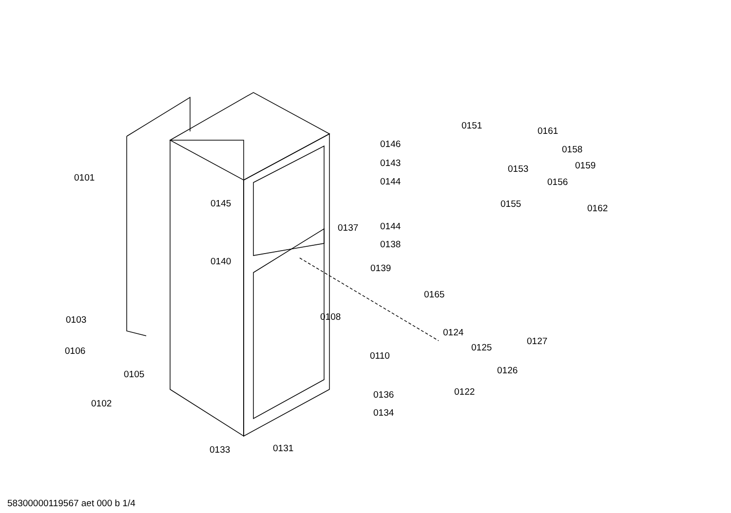0101
0145
0140
0103
0106
0105
0102
0133 0131
0108
0146
0143
0144
0137 0144
0138
0139
0165
0110
0136
0134
0124
0125
0127
0126
0122
0151 0161
0158
0159
0153
0156
0155 0162
5830000011​9567 aet 000 b 1/4